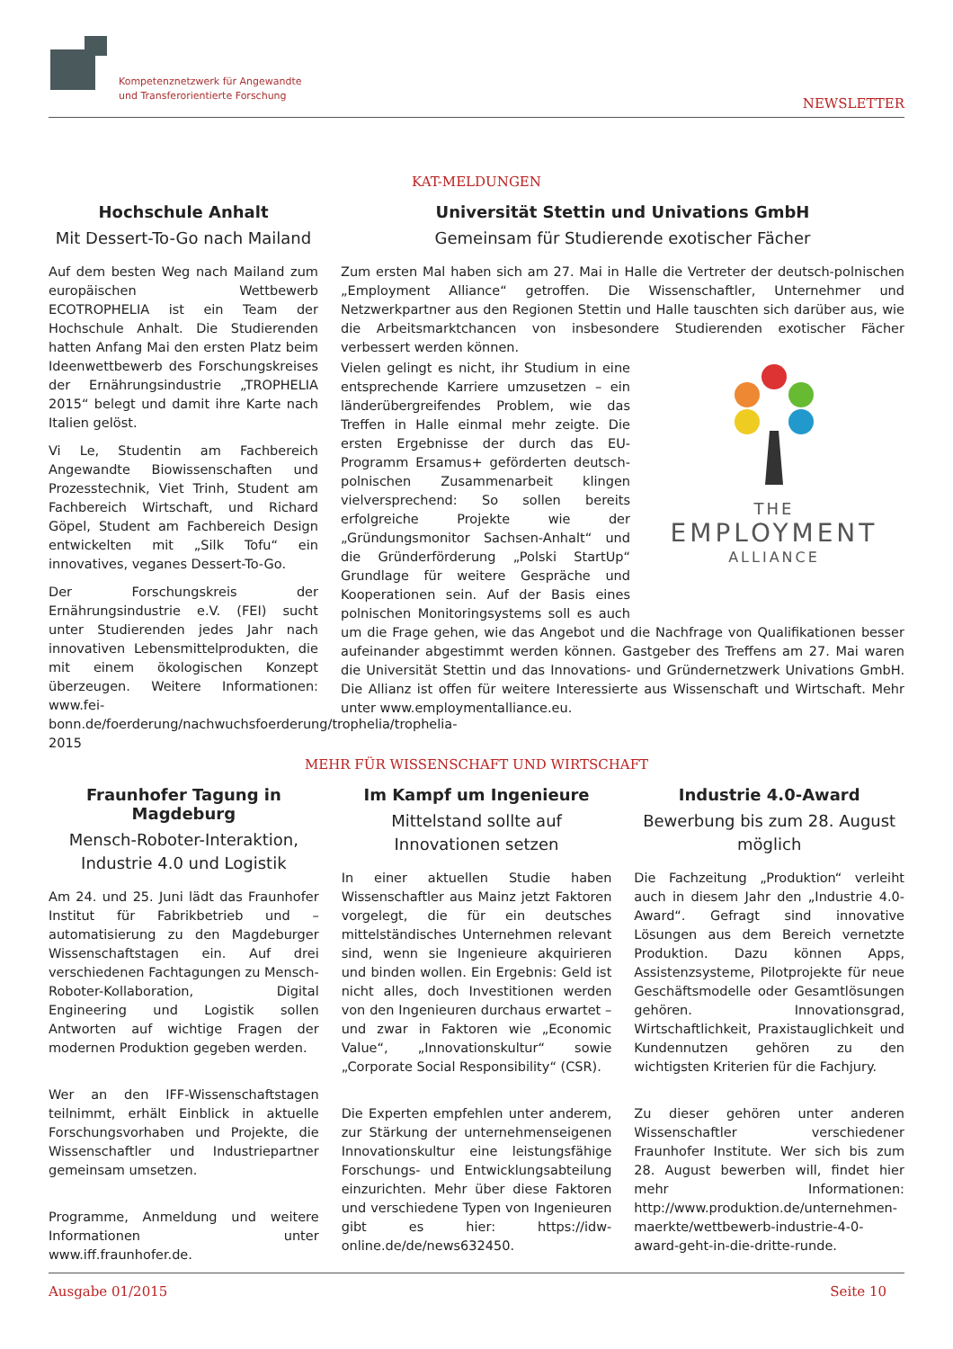Kompetenznetzwerk für Angewandte
und Transferorientierte Forschung
NEWSLETTER
KAT-MELDUNGEN
Hochschule Anhalt
Mit Dessert-To-Go nach Mailand
Auf dem besten Weg nach Mailand zum europäischen Wettbewerb ECOTROPHELIA ist ein Team der Hochschule Anhalt. Die Studierenden hatten Anfang Mai den ersten Platz beim Ideenwettbewerb des Forschungskreises der Ernährungsindustrie „TROPHELIA 2015“ belegt und damit ihre Karte nach Italien gelöst.
Vi Le, Studentin am Fachbereich Angewandte Biowissenschaften und Prozesstechnik, Viet Trinh, Student am Fachbereich Wirtschaft, und Richard Göpel, Student am Fachbereich Design entwickelten mit „Silk Tofu“ ein innovatives, veganes Dessert-To-Go.
Der Forschungskreis der Ernährungsindustrie e.V. (FEI) sucht unter Studierenden jedes Jahr nach innovativen Lebensmittelprodukten, die mit einem ökologischen Konzept überzeugen. Weitere Informationen: www.fei-bonn.de/foerderung/nachwuchsfoerderung/trophelia/trophelia-2015
Universität Stettin und Univations GmbH
Gemeinsam für Studierende exotischer Fächer
Zum ersten Mal haben sich am 27. Mai in Halle die Vertreter der deutsch-polnischen „Employment Alliance“ getroffen. Die Wissenschaftler, Unternehmer und Netzwerkpartner aus den Regionen Stettin und Halle tauschten sich darüber aus, wie die Arbeitsmarktchancen von insbesondere Studierenden exotischer Fächer verbessert werden können.
THE
EMPLOYMENT
ALLIANCE
Vielen gelingt es nicht, ihr Studium in eine entsprechende Karriere umzusetzen – ein länderübergreifendes Problem, wie das Treffen in Halle einmal mehr zeigte. Die ersten Ergebnisse der durch das EU-Programm Ersamus+ geförderten deutsch-polnischen Zusammenarbeit klingen vielversprechend: So sollen bereits erfolgreiche Projekte wie der „Gründungsmonitor Sachsen-Anhalt“ und die Gründerförderung „Polski StartUp“ Grundlage für weitere Gespräche und Kooperationen sein. Auf der Basis eines polnischen Monitoringsystems soll es auch um die Frage gehen, wie das Angebot und die Nachfrage von Qualifikationen besser aufeinander abgestimmt werden können. Gastgeber des Treffens am 27. Mai waren die Universität Stettin und das Innovations- und Gründernetzwerk Univations GmbH. Die Allianz ist offen für weitere Interessierte aus Wissenschaft und Wirtschaft. Mehr unter www.employmentalliance.eu.
MEHR FÜR WISSENSCHAFT UND WIRTSCHAFT
Fraunhofer Tagung in Magdeburg
Mensch-Roboter-Interaktion, Industrie 4.0 und Logistik
Am 24. und 25. Juni lädt das Fraunhofer Institut für Fabrikbetrieb und –automatisierung zu den Magdeburger Wissenschaftstagen ein. Auf drei verschiedenen Fachtagungen zu Mensch-Roboter-Kollaboration, Digital Engineering und Logistik sollen Antworten auf wichtige Fragen der modernen Produktion gegeben werden.
Wer an den IFF-Wissenschaftstagen teilnimmt, erhält Einblick in aktuelle Forschungsvorhaben und Projekte, die Wissenschaftler und Industriepartner gemeinsam umsetzen.
Programme, Anmeldung und weitere Informationen unter www.iff.fraunhofer.de.
Im Kampf um Ingenieure
Mittelstand sollte auf Innovationen setzen
In einer aktuellen Studie haben Wissenschaftler aus Mainz jetzt Faktoren vorgelegt, die für ein deutsches mittelständisches Unternehmen relevant sind, wenn sie Ingenieure akquirieren und binden wollen. Ein Ergebnis: Geld ist nicht alles, doch Investitionen werden von den Ingenieuren durchaus erwartet – und zwar in Faktoren wie „Economic Value“, „Innovationskultur“ sowie „Corporate Social Responsibility“ (CSR).
Die Experten empfehlen unter anderem, zur Stärkung der unternehmenseigenen Innovationskultur eine leistungsfähige Forschungs- und Entwicklungsabteilung einzurichten. Mehr über diese Faktoren und verschiedene Typen von Ingenieuren gibt es hier: https://idw-online.de/de/news632450.
Industrie 4.0-Award
Bewerbung bis zum 28. August möglich
Die Fachzeitung „Produktion“ verleiht auch in diesem Jahr den „Industrie 4.0-Award“. Gefragt sind innovative Lösungen aus dem Bereich vernetzte Produktion. Dazu können Apps, Assistenzsysteme, Pilotprojekte für neue Geschäftsmodelle oder Gesamtlösungen gehören. Innovationsgrad, Wirtschaftlichkeit, Praxistauglichkeit und Kundennutzen gehören zu den wichtigsten Kriterien für die Fachjury.
Zu dieser gehören unter anderen Wissenschaftler verschiedener Fraunhofer Institute. Wer sich bis zum 28. August bewerben will, findet hier mehr Informationen: http://www.produktion.de/unternehmen-maerkte/wettbewerb-industrie-4-0-award-geht-in-die-dritte-runde.
Ausgabe 01/2015 Seite 10